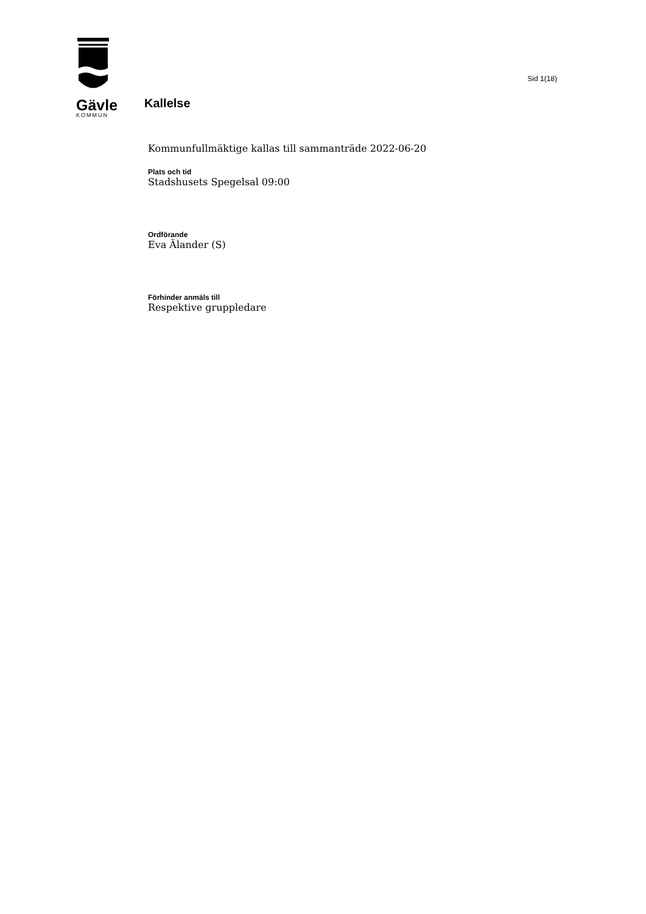Gävle
KOMMUN
Kallelse
Sid 1(18)
Kommunfullmäktige kallas till sammanträde 2022-06-20
Plats och tid
Stadshusets Spegelsal 09:00
Ordförande
Eva Älander (S)
Förhinder anmäls till
Respektive gruppledare